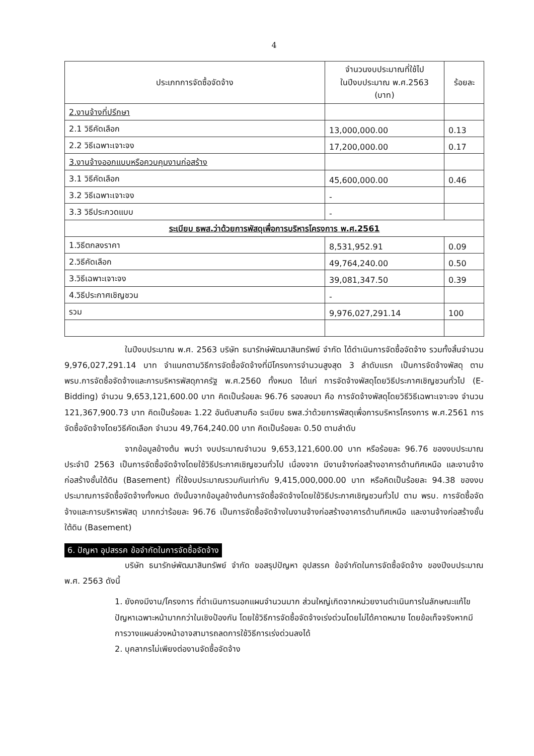4
| ประเภทการจัดซื้อจัดจ้าง | จำนวนงบประมาณที่ใช้ไป ในปีงบประมาณ พ.ศ.2563 (บาท) | ร้อยละ |
| --- | --- | --- |
| 2.งานจ้างที่ปรึกษา | | |
| 2.1 วิธีคัดเลือก | 13,000,000.00 | 0.13 |
| 2.2 วิธีเฉพาะเจาะจง | 17,200,000.00 | 0.17 |
| 3.งานจ้างออกแบบหรือควบคุมงานก่อสร้าง | | |
| 3.1 วิธีคัดเลือก | 45,600,000.00 | 0.46 |
| 3.2 วิธีเฉพาะเจาะจง | - | |
| 3.3 วิธีประกวดแบบ | - | |
| ระเบียบ ธพส.ว่าด้วยการพัสดุเพื่อการบริหารโครงการ พ.ศ.2561 | | |
| 1.วิธีตกลงราคา | 8,531,952.91 | 0.09 |
| 2.วิธีคัดเลือก | 49,764,240.00 | 0.50 |
| 3.วิธีเฉพาะเจาะจง | 39,081,347.50 | 0.39 |
| 4.วิธีประกาศเชิญชวน | - | |
| รวม | 9,976,027,291.14 | 100 |
ในปีงบประมาณ พ.ศ. 2563 บริษัท ธนารักษ์พัฒนาสินทรัพย์ จำกัด ได้ดำเนินการจัดซื้อจัดจ้าง รวมทั้งสิ้นจำนวน 9,976,027,291.14 บาท จำแนกตามวิธีการจัดซื้อจัดจ้างที่มีโครงการจำนวนสูงสุด 3 ลำดับแรก เป็นการจัดจ้างพัสดุ ตาม พรบ.การจัดซื้อจัดจ้างและการบริหารพัสดุภาครัฐ พ.ศ.2560 ทั้งหมด ได้แก่ การจัดจ้างพัสดุโดยวิธีประกาศเชิญชวนทั่วไป (E-Bidding) จำนวน 9,653,121,600.00 บาท คิดเป็นร้อยละ 96.76 รองลงมา คือ การจัดจ้างพัสดุโดยวิธีวิธีเฉพาะเจาะจง จำนวน 121,367,900.73 บาท คิดเป็นร้อยละ 1.22 อันดับสามคือ ระเบียบ ธพส.ว่าด้วยการพัสดุเพื่อการบริหารโครงการ พ.ศ.2561 การจัดซื้อจัดจ้างโดยวิธีคัดเลือก จำนวน 49,764,240.00 บาท คิดเป็นร้อยละ 0.50 ตามลำดับ
จากข้อมูลข้างต้น พบว่า งบประมาณจำนวน 9,653,121,600.00 บาท หรือร้อยละ 96.76 ของงบประมาณประจำปี 2563 เป็นการจัดซื้อจัดจ้างโดยใช้วิธีประกาศเชิญชวนทั่วไป เนื่องจาก มีงานจ้างก่อสร้างอาคารด้านทิศเหนือ และงานจ้างก่อสร้างชั้นใต้ดิน (Basement) ที่ใช้งบประมาณรวมกันเท่ากับ 9,415,000,000.00 บาท หรือคิดเป็นร้อยละ 94.38 ของงบประมาณการจัดซื้อจัดจ้างทั้งหมด ดังนั้นจากข้อมูลข้างต้นการจัดซื้อจัดจ้างโดยใช้วิธีประกาศเชิญชวนทั่วไป ตาม พรบ. การจัดซื้อจัดจ้างและการบริหารพัสดุ มากกว่าร้อยละ 96.76 เป็นการจัดซื้อจัดจ้างในงานจ้างก่อสร้างอาคารด้านทิศเหนือ และงานจ้างก่อสร้างชั้นใต้ดิน (Basement)
6. ปัญหา อุปสรรค ข้อจำกัดในการจัดซื้อจัดจ้าง
บริษัท ธนารักษ์พัฒนาสินทรัพย์ จำกัด ขอสรุปปัญหา อุปสรรค ข้อจำกัดในการจัดซื้อจัดจ้าง ของปีงบประมาณ พ.ศ. 2563 ดังนี้
1. ยังคงมีงาน/โครงการ ที่ดำเนินการนอกแผนจำนวนมาก ส่วนใหญ่เกิดจากหน่วยงานดำเนินการในลักษณะแก้ไขปัญหาเฉพาะหน้ามากกว่าในเชิงป้องกัน โดยใช้วิธีการจัดซื้อจัดจ้างเร่งด่วนโดยไม่ได้คาดหมาย โดยข้อเท็จจริงหากมีการวางแผนล่วงหน้าอาจสามารถลดการใช้วิธีการเร่งด่วนลงได้
2. บุคลากรไม่เพียงต่องานจัดซื้อจัดจ้าง